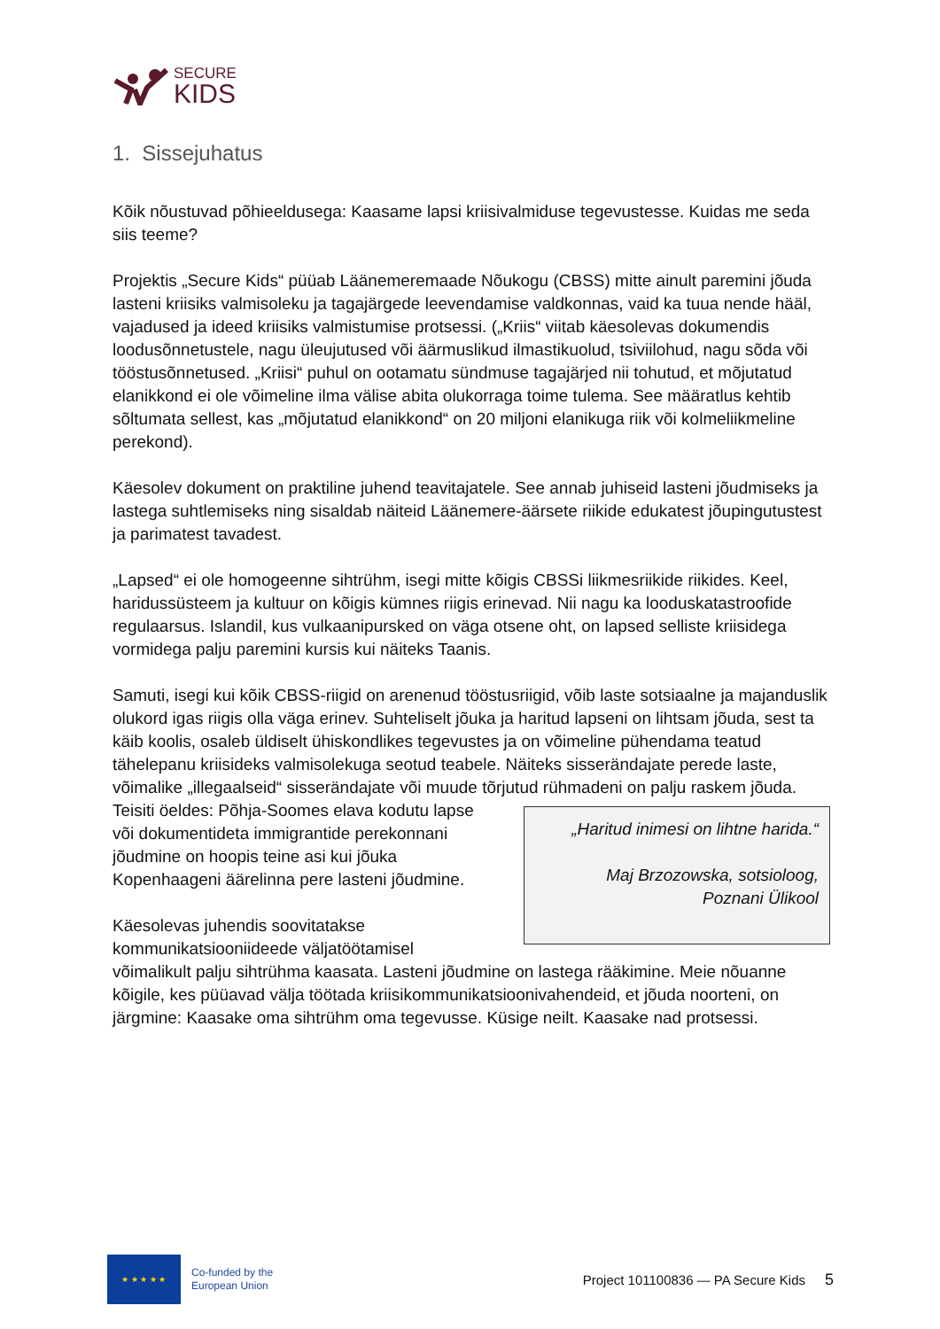SECURE
KIDS
1. Sissejuhatus
Kõik nõustuvad põhieeldusega: Kaasame lapsi kriisivalmiduse tegevustesse. Kuidas me seda siis teeme?
Projektis „Secure Kids“ püüab Läänemeremaade Nõukogu (CBSS) mitte ainult paremini jõuda lasteni kriisiks valmisoleku ja tagajärgede leevendamise valdkonnas, vaid ka tuua nende hääl, vajadused ja ideed kriisiks valmistumise protsessi. („Kriis“ viitab käesolevas dokumendis loodusõnnetustele, nagu üleujutused või äärmuslikud ilmastikuolud, tsiviilohud, nagu sõda või tööstusõnnetused. „Kriisi“ puhul on ootamatu sündmuse tagajärjed nii tohutud, et mõjutatud elanikkond ei ole võimeline ilma välise abita olukorraga toime tulema. See määratlus kehtib sõltumata sellest, kas „mõjutatud elanikkond“ on 20 miljoni elanikuga riik või kolmeliikmeline perekond).
Käesolev dokument on praktiline juhend teavitajatele. See annab juhiseid lasteni jõudmiseks ja lastega suhtlemiseks ning sisaldab näiteid Läänemere-äärsete riikide edukatest jõupingutustest ja parimatest tavadest.
„Lapsed“ ei ole homogeenne sihtrühm, isegi mitte kõigis CBSSi liikmesriikide riikides. Keel, haridussüsteem ja kultuur on kõigis kümnes riigis erinevad. Nii nagu ka looduskatastroofide regulaarsus. Islandil, kus vulkaanipursked on väga otsene oht, on lapsed selliste kriisidega vormidega palju paremini kursis kui näiteks Taanis.
Samuti, isegi kui kõik CBSS-riigid on arenenud tööstusriigid, võib laste sotsiaalne ja majanduslik olukord igas riigis olla väga erinev. Suhteliselt jõuka ja haritud lapseni on lihtsam jõuda, sest ta käib koolis, osaleb üldiselt ühiskondlikes tegevustes ja on võimeline pühendama teatud tähelepanu kriisideks valmisolekuga seotud teabele. Näiteks sisserändajate perede laste, võimalike „illegaalseid“ sisserändajate või muude tõrjutud rühmadeni on palju raskem jõuda. Teisiti öeldes: „Haritud inimesi on lihtne harida.“
Maj Brzozowska, sotsioloog,
Poznani Ülikool Põhja-Soomes elava kodutu lapse või dokumentideta immigrantide perekonnani jõudmine on hoopis teine asi kui jõuka Kopenhaageni äärelinna pere lasteni jõudmine.
Käesolevas juhendis soovitatakse kommunikatsiooniideede väljatöötamisel võimalikult palju sihtrühma kaasata. Lasteni jõudmine on lastega rääkimine. Meie nõuanne kõigile, kes püüavad välja töötada kriisikommunikatsioonivahendeid, et jõuda noorteni, on järgmine: Kaasake oma sihtrühm oma tegevusse. Küsige neilt. Kaasake nad protsessi.
★ ★ ★ ★ ★
Co-funded by the
European Union
Project 101100836 — PA Secure Kids
5